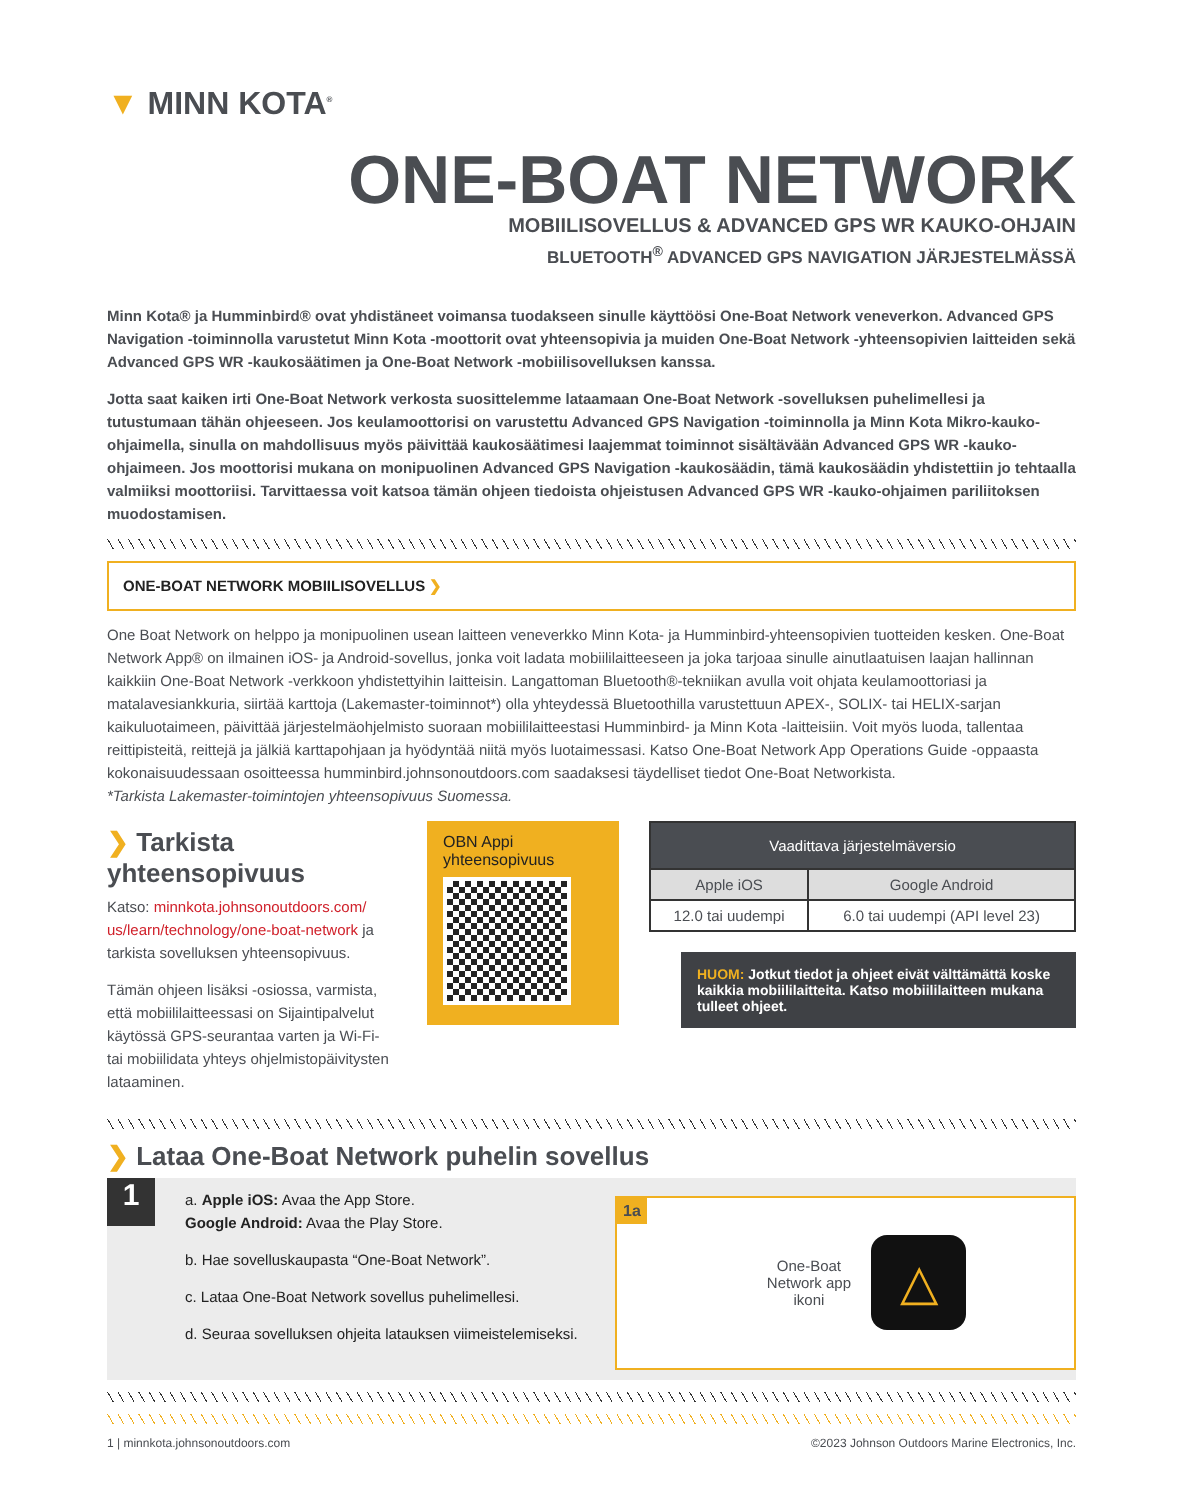▼ MINN KOTA<sup>®</sup>
ONE-BOAT NETWORK
MOBIILISOVELLUS & ADVANCED GPS WR KAUKO-OHJAIN
BLUETOOTH<sup>®</sup> ADVANCED GPS NAVIGATION JÄRJESTELMÄSSÄ
Minn Kota® ja Humminbird® ovat yhdistäneet voimansa tuodakseen sinulle käyttöösi One-Boat Network veneverkon. Advanced GPS Navigation -toiminnolla varustetut Minn Kota -moottorit ovat yhteensopivia ja muiden One-Boat Network -yhteensopivien laitteiden sekä Advanced GPS WR -kaukosäätimen ja One-Boat Network -mobiilisovelluksen kanssa.
Jotta saat kaiken irti One-Boat Network verkosta suosittelemme lataamaan One-Boat Network -sovelluksen puhelimellesi ja tutustumaan tähän ohjeeseen. Jos keulamoottorisi on varustettu Advanced GPS Navigation -toiminnolla ja Minn Kota Mikro-kauko-ohjaimella, sinulla on mahdollisuus myös päivittää kaukosäätimesi laajemmat toiminnot sisältävään Advanced GPS WR -kauko-ohjaimeen. Jos moottorisi mukana on monipuolinen Advanced GPS Navigation -kaukosäädin, tämä kaukosäädin yhdistettiin jo tehtaalla valmiiksi moottoriisi. Tarvittaessa voit katsoa tämän ohjeen tiedoista ohjeistusen Advanced GPS WR -kauko-ohjaimen pariliitoksen muodostamisen.
ONE-BOAT NETWORK MOBIILISOVELLUS ❯
One Boat Network on helppo ja monipuolinen usean laitteen veneverkko Minn Kota- ja Humminbird-yhteensopivien tuotteiden kesken. One-Boat Network App® on ilmainen iOS- ja Android-sovellus, jonka voit ladata mobiililaitteeseen ja joka tarjoaa sinulle ainutlaatuisen laajan hallinnan kaikkiin One-Boat Network -verkkoon yhdistettyihin laitteisin. Langattoman Bluetooth®-tekniikan avulla voit ohjata keulamoottoriasi ja matalavesiankkuria, siirtää karttoja (Lakemaster-toiminnot*) olla yhteydessä Bluetoothilla varustettuun APEX-, SOLIX- tai HELIX-sarjan kaikuluotaimeen, päivittää järjestelmäohjelmisto suoraan mobiililaitteestasi Humminbird- ja Minn Kota -laitteisiin. Voit myös luoda, tallentaa reittipisteitä, reittejä ja jälkiä karttapohjaan ja hyödyntää niitä myös luotaimessasi. Katso One-Boat Network App Operations Guide -oppaasta kokonaisuudessaan osoitteessa humminbird.johnsonoutdoors.com saadaksesi täydelliset tiedot One-Boat Networkista.
*Tarkista Lakemaster-toimintojen yhteensopivuus Suomessa.
❯ Tarkista yhteensopivuus
Katso: minnkota.johnsonoutdoors.com/ us/learn/technology/one-boat-network ja tarkista sovelluksen yhteensopivuus.
Tämän ohjeen lisäksi -osiossa, varmista, että mobiililaitteessasi on Sijaintipalvelut käytössä GPS-seurantaa varten ja Wi-Fi- tai mobiilidata yhteys ohjelmistopäivitysten lataaminen.
OBN Appi yhteensopivuus
| Vaadittava järjestelmäversio | |
| --- | --- |
| Apple iOS | Google Android |
| 12.0 tai uudempi | 6.0 tai uudempi (API level 23) |
HUOM: Jotkut tiedot ja ohjeet eivät välttämättä koske kaikkia mobiililaitteita. Katso mobiililaitteen mukana tulleet ohjeet.
❯ Lataa One-Boat Network puhelin sovellus
1
a. Apple iOS: Avaa the App Store.
Google Android: Avaa the Play Store.
b. Hae sovelluskaupasta “One-Boat Network”.
c. Lataa One-Boat Network sovellus puhelimellesi.
d. Seuraa sovelluksen ohjeita latauksen viimeistelemiseksi.
1a One-Boat
Network app
ikoni △
1 | minnkota.johnsonoutdoors.com ©2023 Johnson Outdoors Marine Electronics, Inc.